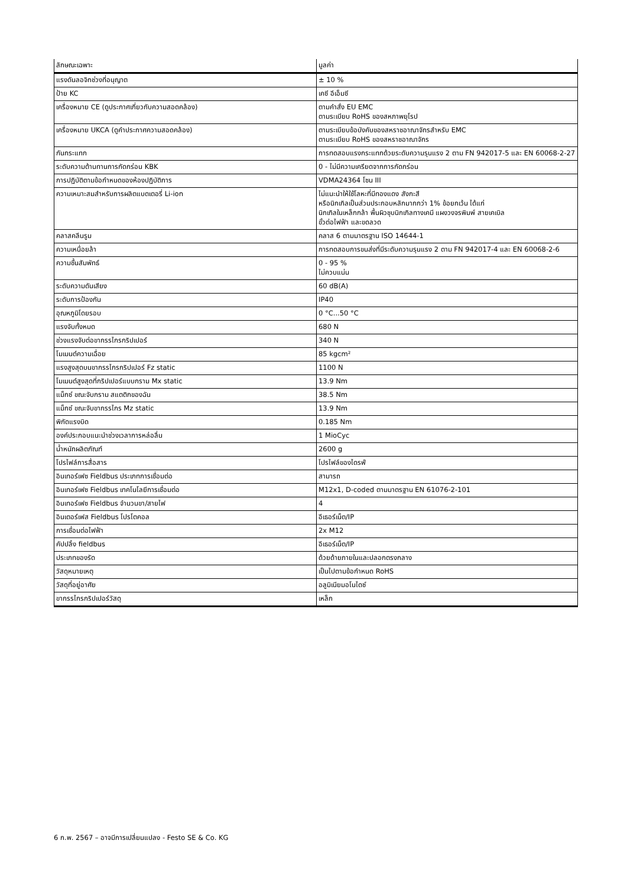| ลักษณะเฉพาะ | มูลค่า |
| --- | --- |
| แรงดันลอจิกช่วงที่อนุญาต | ± 10 % |
| ป้าย KC | เคซี อีเอ็มซี |
| เครื่องหมาย CE (ดูประกาศเกี่ยวกับความสอดคล้อง) | ตามคำสั่ง EU EMC ตามระเบียบ RoHS ของสหภาพยุโรป |
| เครื่องหมาย UKCA (ดูคำประกาศความสอดคล้อง) | ตามระเบียบข้อบังคับของสหราชอาณาจักรสำหรับ EMC ตามระเบียบ RoHS ของสหราชอาณาจักร |
| กันกระแทก | การทดสอบแรงกระแทกด้วยระดับความรุนแรง 2 ตาม FN 942017-5 และ EN 60068-2-27 |
| ระดับความต้านทานการกัดกร่อน KBK | 0 - ไม่มีความเครียดจากการกัดกร่อน |
| การปฏิบัติตามข้อกำหนดของห้องปฏิบัติการ | VDMA24364 โซน III |
| ความเหมาะสมสำหรับการผลิตแบตเตอรี่ Li-ion | ไม่แนะนำให้ใช้โลหะที่มีทองแดง สังกะสี หรือนิกเกิลเป็นส่วนประกอบหลักมากกว่า 1% ข้อยกเว้น ได้แก่ นิกเกิลในเหล็กกล้า พื้นผิวชุบนิกเกิลทางเคมี แผงวงจรพิมพ์ สายเคเบิล ขั้วต่อไฟฟ้า และขดลวด |
| คลาสคลีนรูม | คลาส 6 ตามมาตรฐาน ISO 14644-1 |
| ความเหนื่อยล้า | การทดสอบการขนส่งที่มีระดับความรุนแรง 2 ตาม FN 942017-4 และ EN 60068-2-6 |
| ความชื้นสัมพัทธ์ | 0 - 95 % ไม่ควบแน่น |
| ระดับความดันเสียง | 60 dB(A) |
| ระดับการป้องกัน | IP40 |
| อุณหภูมิโดยรอบ | 0 °C...50 °C |
| แรงจับทั้งหมด | 680 N |
| ช่วงแรงจับต่อขากรรไกรกริปเปอร์ | 340 N |
| โมเมนต์ความเฉื่อย | 85 kgcm² |
| แรงสูงสุดบนขากรรไกรกริปเปอร์ Fz static | 1100 N |
| โมเมนต์สูงสุดที่กริปเปอร์แบบกราม Mx static | 13.9 Nm |
| แม็กซ์ ขณะจับกราม สแตติกของฉัน | 38.5 Nm |
| แม็กซ์ ขณะจับขากรรไกร Mz static | 13.9 Nm |
| พิกัดแรงบิด | 0.185 Nm |
| องค์ประกอบแนะนำช่วงเวลาการหล่อลื่น | 1 MioCyc |
| น้ำหนักผลิตภัณฑ์ | 2600 g |
| โปรไฟล์การสื่อสาร | โปรไฟล์ของไดรฟ์ |
| อินเทอร์เฟซ Fieldbus ประเภทการเชื่อมต่อ | สามารถ |
| อินเทอร์เฟซ Fieldbus เทคโนโลยีการเชื่อมต่อ | M12x1, D-coded ตามมาตรฐาน EN 61076-2-101 |
| อินเทอร์เฟซ Fieldbus จำนวนขา/สายไฟ | 4 |
| อินเตอร์เฟส Fieldbus โปรโตคอล | อีเธอร์เน็ต/IP |
| การเชื่อมต่อไฟฟ้า | 2x M12 |
| คัปปลิ้ง fieldbus | อีเธอร์เน็ต/IP |
| ประเภทของรัด | ด้วยด้ายภายในและปลอกตรงกลาง |
| วัสดุหมายเหตุ | เป็นไปตามข้อกำหนด RoHS |
| วัสดุที่อยู่อาศัย | อลูมิเนียมอโนไดซ์ |
| ขากรรไกรกริปเปอร์วัสดุ | เหล็ก |
6 ก.พ. 2567 – อาจมีการเปลี่ยนแปลง - Festo SE & Co. KG